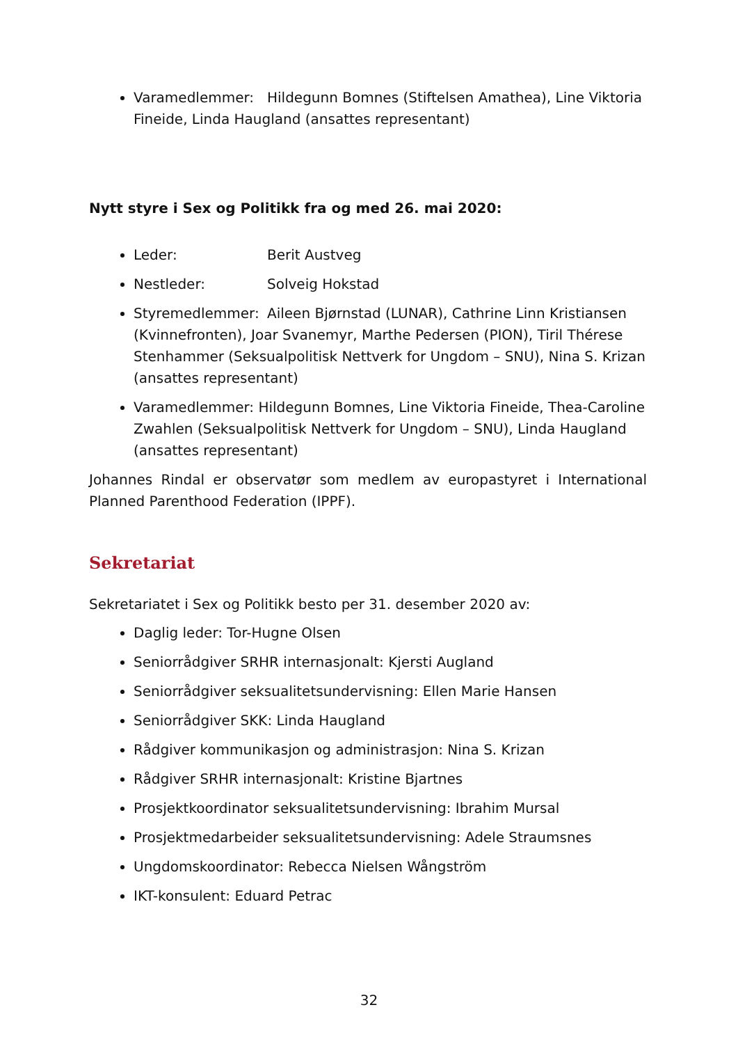Varamedlemmer: Hildegunn Bomnes (Stiftelsen Amathea), Line Viktoria Fineide, Linda Haugland (ansattes representant)
Nytt styre i Sex og Politikk fra og med 26. mai 2020:
Leder: Berit Austveg
Nestleder: Solveig Hokstad
Styremedlemmer: Aileen Bjørnstad (LUNAR), Cathrine Linn Kristiansen (Kvinnefronten), Joar Svanemyr, Marthe Pedersen (PION), Tiril Thérese Stenhammer (Seksualpolitisk Nettverk for Ungdom – SNU), Nina S. Krizan (ansattes representant)
Varamedlemmer: Hildegunn Bomnes, Line Viktoria Fineide, Thea-Caroline Zwahlen (Seksualpolitisk Nettverk for Ungdom – SNU), Linda Haugland (ansattes representant)
Johannes Rindal er observatør som medlem av europastyret i International Planned Parenthood Federation (IPPF).
Sekretariat
Sekretariatet i Sex og Politikk besto per 31. desember 2020 av:
Daglig leder: Tor-Hugne Olsen
Seniorrådgiver SRHR internasjonalt: Kjersti Augland
Seniorrådgiver seksualitetsundervisning: Ellen Marie Hansen
Seniorrådgiver SKK: Linda Haugland
Rådgiver kommunikasjon og administrasjon: Nina S. Krizan
Rådgiver SRHR internasjonalt: Kristine Bjartnes
Prosjektkoordinator seksualitetsundervisning: Ibrahim Mursal
Prosjektmedarbeider seksualitetsundervisning: Adele Straumsnes
Ungdomskoordinator: Rebecca Nielsen Wångström
IKT-konsulent: Eduard Petrac
32